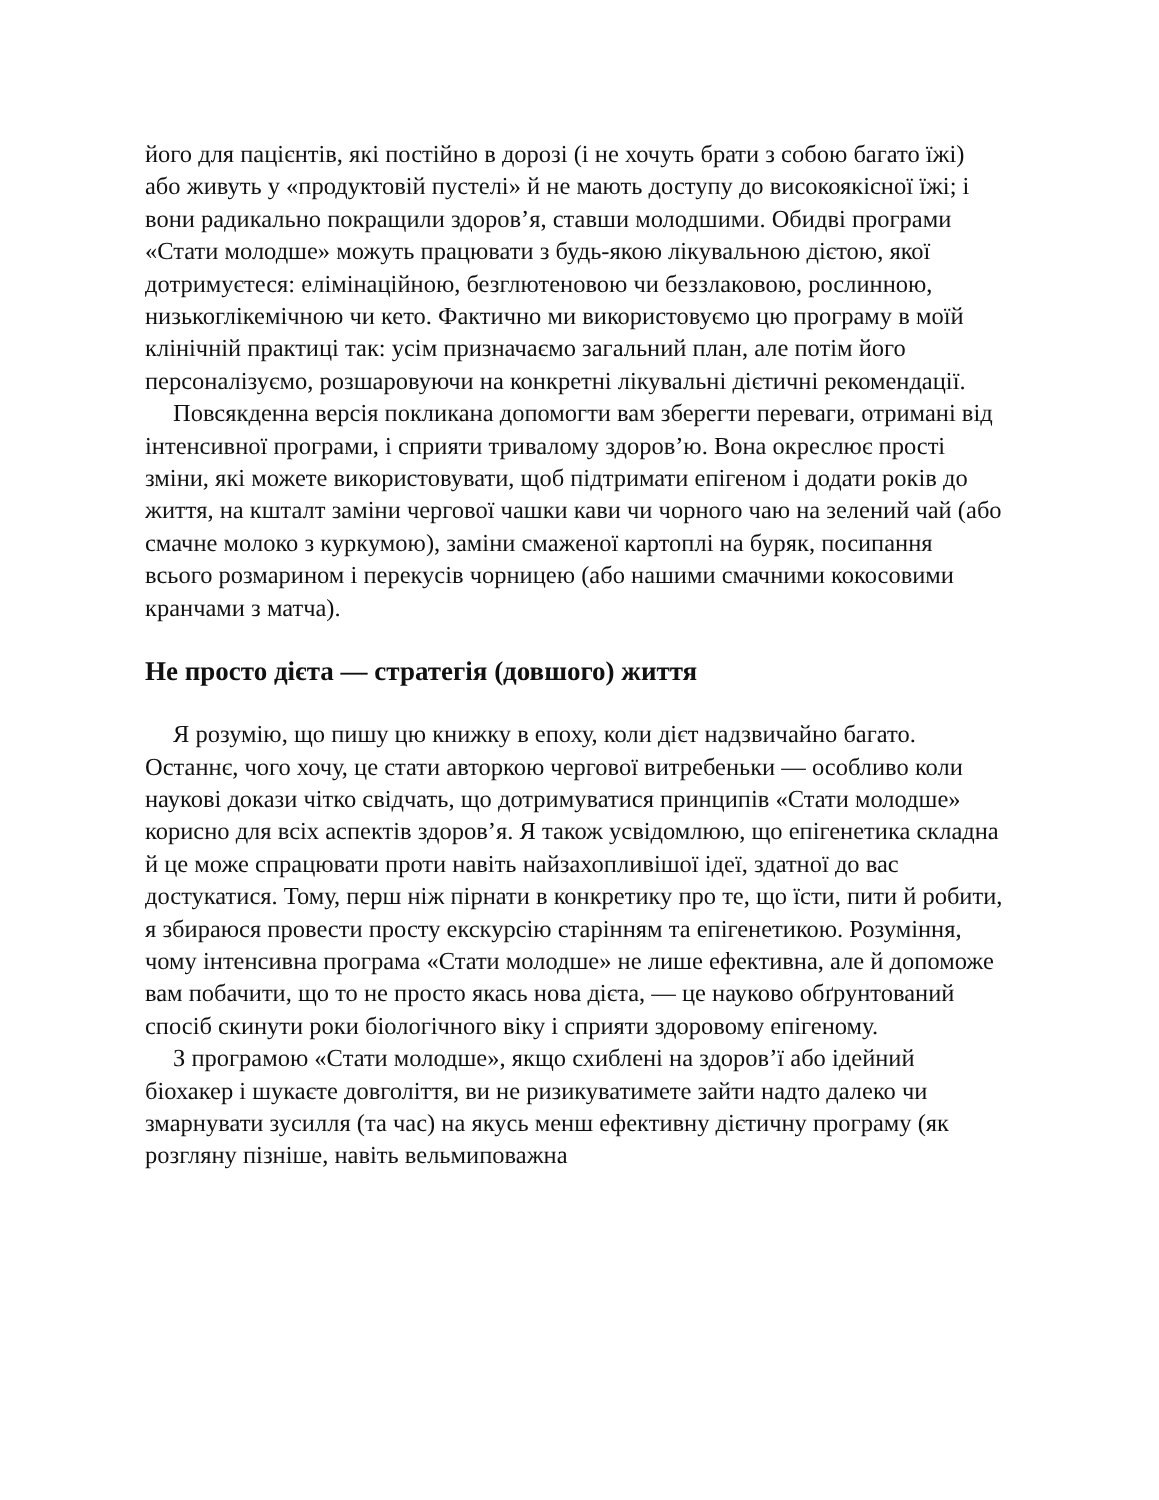його для пацієнтів, які постійно в дорозі (і не хочуть брати з собою багато їжі) або живуть у «продуктовій пустелі» й не мають доступу до високоякісної їжі; і вони радикально покращили здоров’я, ставши молодшими. Обидві програми «Стати молодше» можуть працювати з будь-якою лікувальною дієтою, якої дотримуєтеся: елімінаційною, безглютеновою чи беззлаковою, рослинною, низькоглікемічною чи кето. Фактично ми використовуємо цю програму в моїй клінічній практиці так: усім призначаємо загальний план, але потім його персоналізуємо, розшаровуючи на конкретні лікувальні дієтичні рекомендації.
Повсякденна версія покликана допомогти вам зберегти переваги, отримані від інтенсивної програми, і сприяти тривалому здоров’ю. Вона окреслює прості зміни, які можете використовувати, щоб підтримати епігеном і додати років до життя, на кшталт заміни чергової чашки кави чи чорного чаю на зелений чай (або смачне молоко з куркумою), заміни смаженої картоплі на буряк, посипання всього розмарином і перекусів чорницею (або нашими смачними кокосовими кранчами з матча).
Не просто дієта — стратегія (довшого) життя
Я розумію, що пишу цю книжку в епоху, коли дієт надзвичайно багато. Останнє, чого хочу, це стати авторкою чергової витребеньки — особливо коли наукові докази чітко свідчать, що дотримуватися принципів «Стати молодше» корисно для всіх аспектів здоров’я. Я також усвідомлюю, що епігенетика складна й це може спрацювати проти навіть найзахопливішої ідеї, здатної до вас достукатися. Тому, перш ніж пірнати в конкретику про те, що їсти, пити й робити, я збираюся провести просту екскурсію старінням та епігенетикою. Розуміння, чому інтенсивна програма «Стати молодше» не лише ефективна, але й допоможе вам побачити, що то не просто якась нова дієта, — це науково обґрунтований спосіб скинути роки біологічного віку і сприяти здоровому епігеному.
З програмою «Стати молодше», якщо схиблені на здоров’ї або ідейний біохакер і шукаєте довголіття, ви не ризикуватимете зайти надто далеко чи змарнувати зусилля (та час) на якусь менш ефективну дієтичну програму (як розгляну пізніше, навіть вельмиповажна